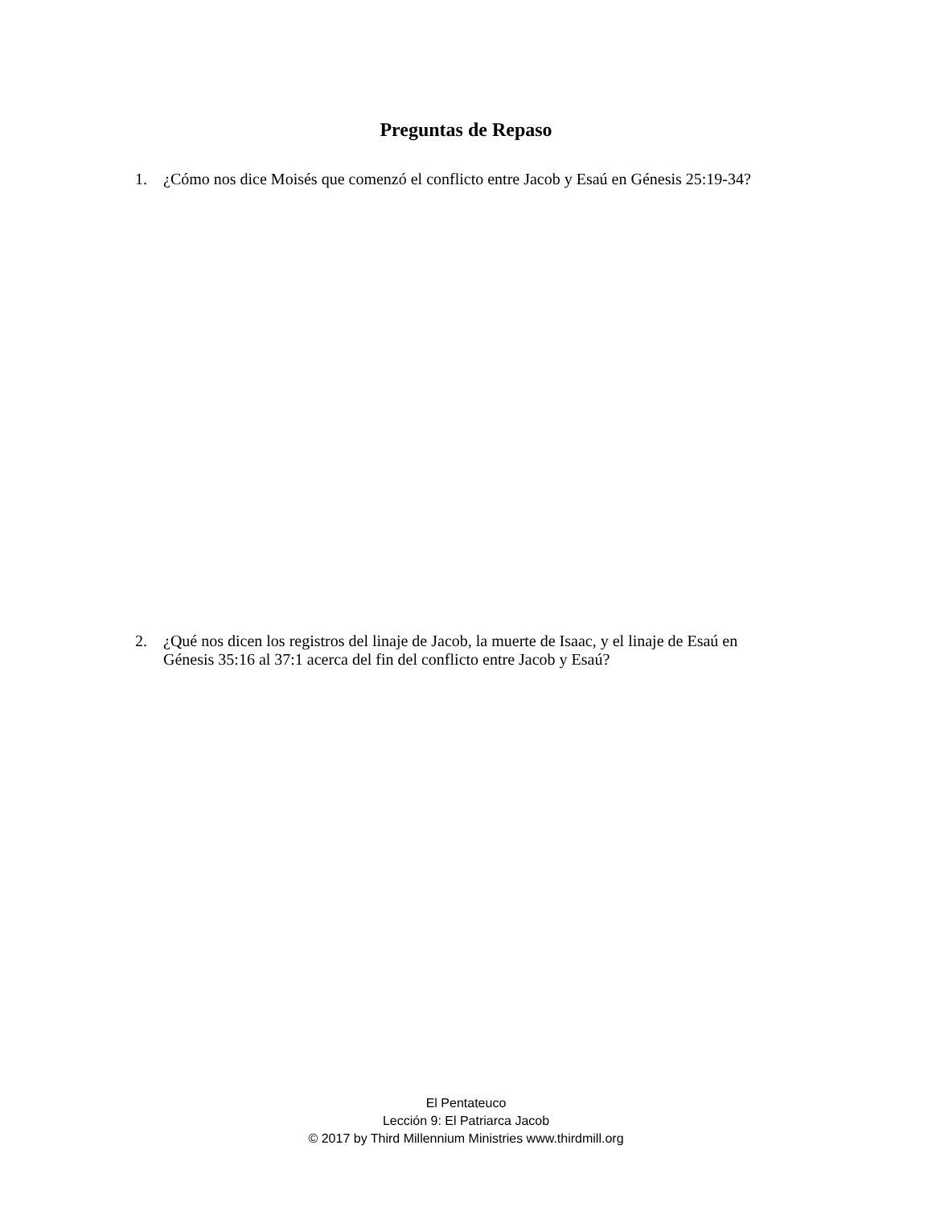Preguntas de Repaso
1. ¿Cómo nos dice Moisés que comenzó el conflicto entre Jacob y Esaú en Génesis 25:19-34?
2. ¿Qué nos dicen los registros del linaje de Jacob, la muerte de Isaac, y el linaje de Esaú en Génesis 35:16 al 37:1 acerca del fin del conflicto entre Jacob y Esaú?
El Pentateuco
Lección 9: El Patriarca Jacob
© 2017 by Third Millennium Ministries www.thirdmill.org